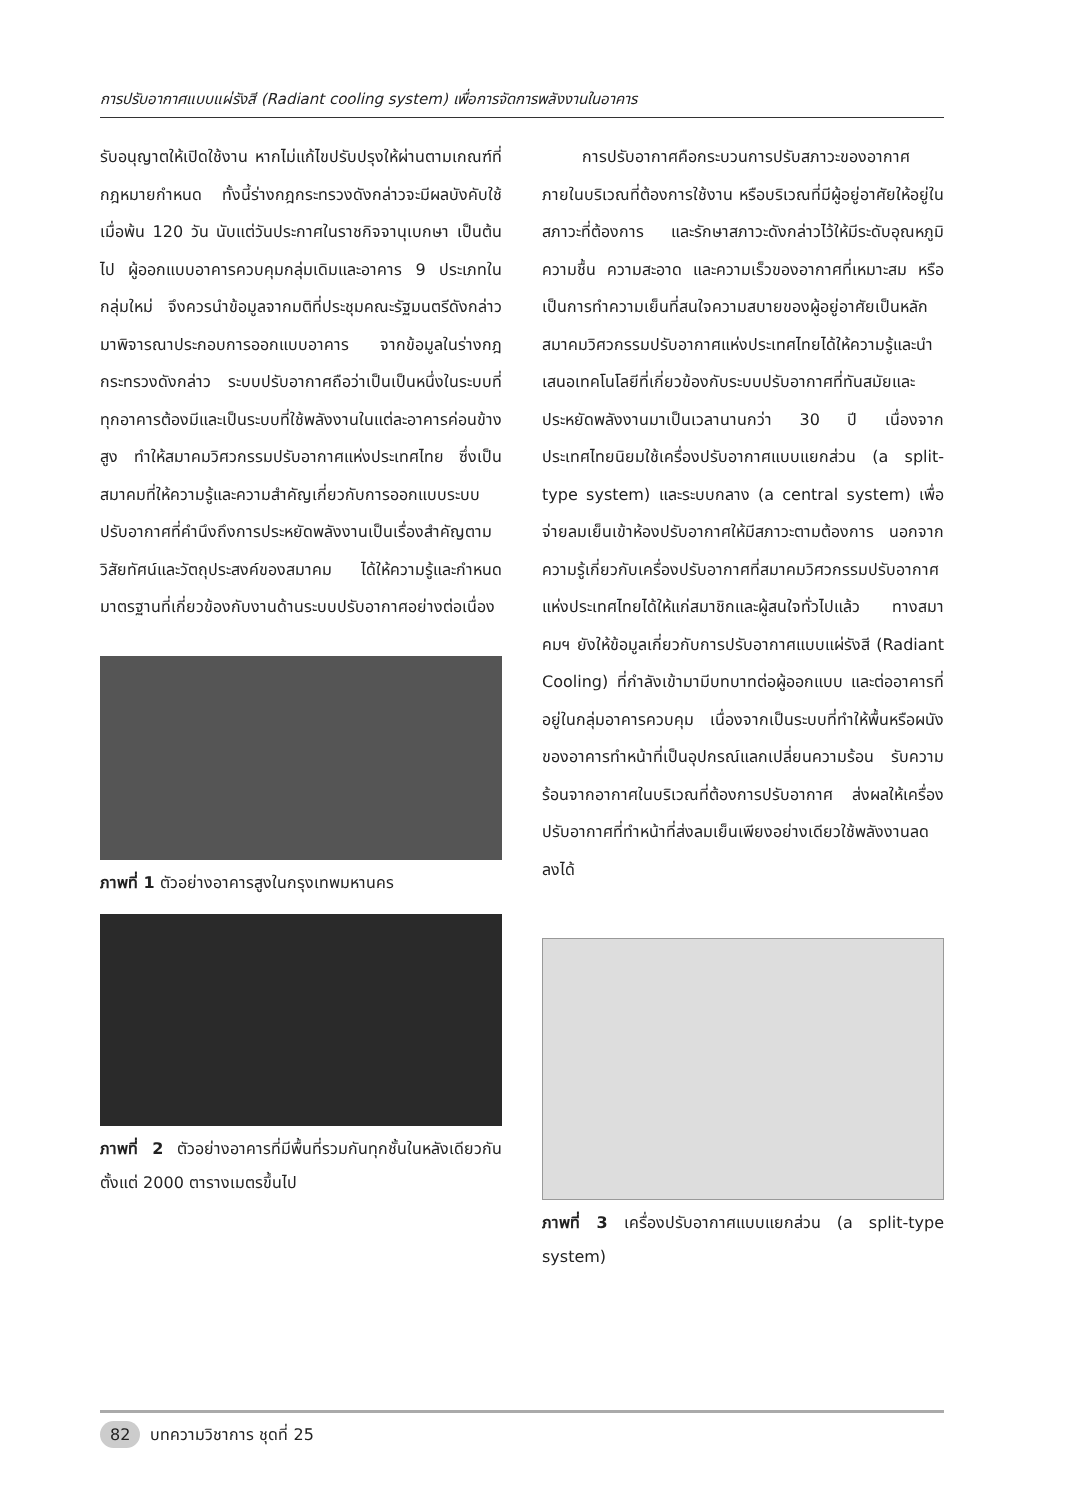การปรับอากาศแบบแผ่รังสี (Radiant cooling system) เพื่อการจัดการพลังงานในอาคาร
รับอนุญาตให้เปิดใช้งาน หากไม่แก้ไขปรับปรุงให้ผ่านตามเกณฑ์ที่กฎหมายกำหนด ทั้งนี้ร่างกฎกระทรวงดังกล่าวจะมีผลบังคับใช้เมื่อพ้น 120 วัน นับแต่วันประกาศในราชกิจจานุเบกษา เป็นต้นไป ผู้ออกแบบอาคารควบคุมกลุ่มเดิมและอาคาร 9 ประเภทในกลุ่มใหม่ จึงควรนำข้อมูลจากมติที่ประชุมคณะรัฐมนตรีดังกล่าวมาพิจารณาประกอบการออกแบบอาคาร จากข้อมูลในร่างกฎกระทรวงดังกล่าว ระบบปรับอากาศถือว่าเป็นเป็นหนึ่งในระบบที่ทุกอาคารต้องมีและเป็นระบบที่ใช้พลังงานในแต่ละอาคารค่อนข้างสูง ทำให้สมาคมวิศวกรรมปรับอากาศแห่งประเทศไทย ซึ่งเป็นสมาคมที่ให้ความรู้และความสำคัญเกี่ยวกับการออกแบบระบบปรับอากาศที่คำนึงถึงการประหยัดพลังงานเป็นเรื่องสำคัญตามวิสัยทัศน์และวัตถุประสงค์ของสมาคม ได้ให้ความรู้และกำหนดมาตรฐานที่เกี่ยวข้องกับงานด้านระบบปรับอากาศอย่างต่อเนื่อง
ภาพที่ 1 ตัวอย่างอาคารสูงในกรุงเทพมหานคร
ภาพที่ 2 ตัวอย่างอาคารที่มีพื้นที่รวมกันทุกชั้นในหลังเดียวกันตั้งแต่ 2000 ตารางเมตรขึ้นไป
การปรับอากาศคือกระบวนการปรับสภาวะของอากาศภายในบริเวณที่ต้องการใช้งาน หรือบริเวณที่มีผู้อยู่อาศัยให้อยู่ในสภาวะที่ต้องการ และรักษาสภาวะดังกล่าวไว้ให้มีระดับอุณหภูมิ ความชื้น ความสะอาด และความเร็วของอากาศที่เหมาะสม หรือเป็นการทำความเย็นที่สนใจความสบายของผู้อยู่อาศัยเป็นหลัก สมาคมวิศวกรรมปรับอากาศแห่งประเทศไทยได้ให้ความรู้และนำเสนอเทคโนโลยีที่เกี่ยวข้องกับระบบปรับอากาศที่ทันสมัยและประหยัดพลังงานมาเป็นเวลานานกว่า 30 ปี เนื่องจากประเทศไทยนิยมใช้เครื่องปรับอากาศแบบแยกส่วน (a split-type system) และระบบกลาง (a central system) เพื่อจ่ายลมเย็นเข้าห้องปรับอากาศให้มีสภาวะตามต้องการ นอกจากความรู้เกี่ยวกับเครื่องปรับอากาศที่สมาคมวิศวกรรมปรับอากาศแห่งประเทศไทยได้ให้แก่สมาชิกและผู้สนใจทั่วไปแล้ว ทางสมาคมฯ ยังให้ข้อมูลเกี่ยวกับการปรับอากาศแบบแผ่รังสี (Radiant Cooling) ที่กำลังเข้ามามีบทบาทต่อผู้ออกแบบ และต่ออาคารที่อยู่ในกลุ่มอาคารควบคุม เนื่องจากเป็นระบบที่ทำให้พื้นหรือผนังของอาคารทำหน้าที่เป็นอุปกรณ์แลกเปลี่ยนความร้อน รับความร้อนจากอากาศในบริเวณที่ต้องการปรับอากาศ ส่งผลให้เครื่องปรับอากาศที่ทำหน้าที่ส่งลมเย็นเพียงอย่างเดียวใช้พลังงานลดลงได้
ภาพที่ 3 เครื่องปรับอากาศแบบแยกส่วน (a split-type system)
82 บทความวิชาการ ชุดที่ 25